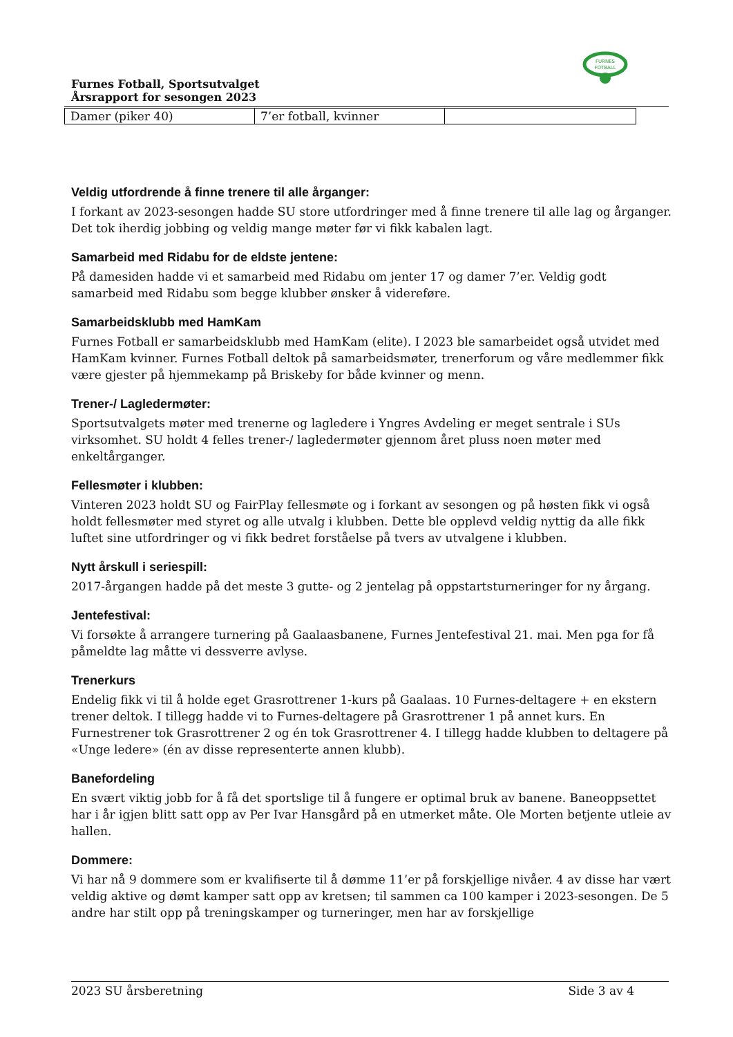FURNES
FOTBALL
Furnes Fotball, Sportsutvalget
Årsrapport for sesongen 2023
| Damer (piker 40) | 7’er fotball, kvinner | |
Veldig utfordrende å finne trenere til alle årganger:
I forkant av 2023-sesongen hadde SU store utfordringer med å finne trenere til alle lag og årganger. Det tok iherdig jobbing og veldig mange møter før vi fikk kabalen lagt.
Samarbeid med Ridabu for de eldste jentene:
På damesiden hadde vi et samarbeid med Ridabu om jenter 17 og damer 7’er. Veldig godt samarbeid med Ridabu som begge klubber ønsker å videreføre.
Samarbeidsklubb med HamKam
Furnes Fotball er samarbeidsklubb med HamKam (elite). I 2023 ble samarbeidet også utvidet med HamKam kvinner. Furnes Fotball deltok på samarbeidsmøter, trenerforum og våre medlemmer fikk være gjester på hjemmekamp på Briskeby for både kvinner og menn.
Trener-/ Lagledermøter:
Sportsutvalgets møter med trenerne og lagledere i Yngres Avdeling er meget sentrale i SUs virksomhet. SU holdt 4 felles trener-/ lagledermøter gjennom året pluss noen møter med enkeltårganger.
Fellesmøter i klubben:
Vinteren 2023 holdt SU og FairPlay fellesmøte og i forkant av sesongen og på høsten fikk vi også holdt fellesmøter med styret og alle utvalg i klubben. Dette ble opplevd veldig nyttig da alle fikk luftet sine utfordringer og vi fikk bedret forståelse på tvers av utvalgene i klubben.
Nytt årskull i seriespill:
2017-årgangen hadde på det meste 3 gutte- og 2 jentelag på oppstartsturneringer for ny årgang.
Jentefestival:
Vi forsøkte å arrangere turnering på Gaalaasbanene, Furnes Jentefestival 21. mai. Men pga for få påmeldte lag måtte vi dessverre avlyse.
Trenerkurs
Endelig fikk vi til å holde eget Grasrottrener 1-kurs på Gaalaas. 10 Furnes-deltagere + en ekstern trener deltok. I tillegg hadde vi to Furnes-deltagere på Grasrottrener 1 på annet kurs. En Furnestrener tok Grasrottrener 2 og én tok Grasrottrener 4. I tillegg hadde klubben to deltagere på «Unge ledere» (én av disse representerte annen klubb).
Banefordeling
En svært viktig jobb for å få det sportslige til å fungere er optimal bruk av banene. Baneoppsettet har i år igjen blitt satt opp av Per Ivar Hansgård på en utmerket måte. Ole Morten betjente utleie av hallen.
Dommere:
Vi har nå 9 dommere som er kvalifiserte til å dømme 11’er på forskjellige nivåer. 4 av disse har vært veldig aktive og dømt kamper satt opp av kretsen; til sammen ca 100 kamper i 2023-sesongen. De 5 andre har stilt opp på treningskamper og turneringer, men har av forskjellige
2023 SU årsberetning Side 3 av 4